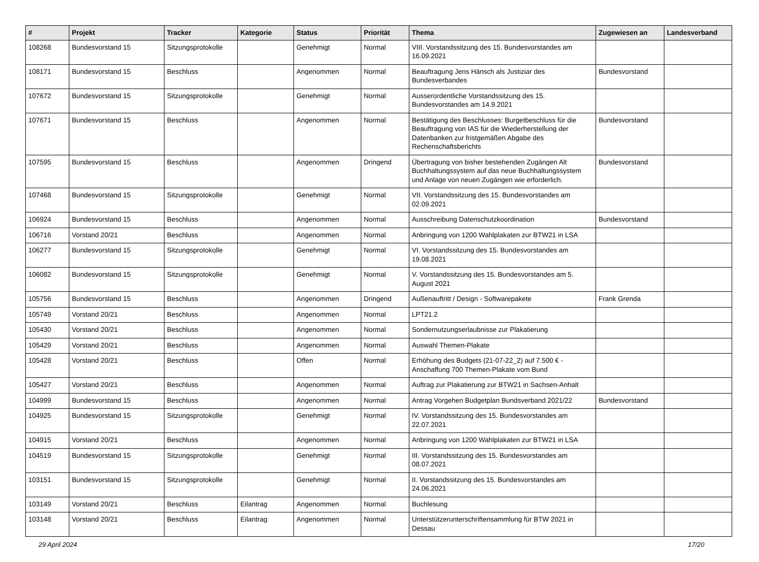| # | Projekt | Tracker | Kategorie | Status | Priorität | Thema | Zugewiesen an | Landesverband |
| --- | --- | --- | --- | --- | --- | --- | --- | --- |
| 108268 | Bundesvorstand 15 | Sitzungsprotokolle | | Genehmigt | Normal | VIII. Vorstandssitzung des 15. Bundesvorstandes am 16.09.2021 | | |
| 108171 | Bundesvorstand 15 | Beschluss | | Angenommen | Normal | Beauftragung Jens Hänsch als Justiziar des Bundesverbandes | Bundesvorstand | |
| 107672 | Bundesvorstand 15 | Sitzungsprotokolle | | Genehmigt | Normal | Ausserordentliche Vorstandssitzung des 15. Bundesvorstandes am 14.9.2021 | | |
| 107671 | Bundesvorstand 15 | Beschluss | | Angenommen | Normal | Bestätigung des Beschlusses: Burgetbeschluss für die Beauftragung von IAS für die Wiederherstellung der Datenbanken zur fristgemäßen Abgabe des Rechenschaftsberichts | Bundesvorstand | |
| 107595 | Bundesvorstand 15 | Beschluss | | Angenommen | Dringend | Übertragung von bisher bestehenden Zugängen Alt Buchhaltungssystem auf das neue Buchhaltungssystem und Anlage von neuen Zugängen wie erforderlich. | Bundesvorstand | |
| 107468 | Bundesvorstand 15 | Sitzungsprotokolle | | Genehmigt | Normal | VII. Vorstandssitzung des 15. Bundesvorstandes am 02.09.2021 | | |
| 106924 | Bundesvorstand 15 | Beschluss | | Angenommen | Normal | Ausschreibung Datenschutzkoordination | Bundesvorstand | |
| 106716 | Vorstand 20/21 | Beschluss | | Angenommen | Normal | Anbringung von 1200 Wahlplakaten zur BTW21 in LSA | | |
| 106277 | Bundesvorstand 15 | Sitzungsprotokolle | | Genehmigt | Normal | VI. Vorstandssitzung des 15. Bundesvorstandes am 19.08.2021 | | |
| 106082 | Bundesvorstand 15 | Sitzungsprotokolle | | Genehmigt | Normal | V. Vorstandssitzung des 15. Bundesvorstandes am 5. August 2021 | | |
| 105756 | Bundesvorstand 15 | Beschluss | | Angenommen | Dringend | Außenauftritt / Design - Softwarepakete | Frank Grenda | |
| 105749 | Vorstand 20/21 | Beschluss | | Angenommen | Normal | LPT21.2 | | |
| 105430 | Vorstand 20/21 | Beschluss | | Angenommen | Normal | Sondernutzungserlaubnisse zur Plakatierung | | |
| 105429 | Vorstand 20/21 | Beschluss | | Angenommen | Normal | Auswahl Themen-Plakate | | |
| 105428 | Vorstand 20/21 | Beschluss | | Offen | Normal | Erhöhung des Budgets (21-07-22_2) auf 7.500 € - Anschaffung 700 Themen-Plakate vom Bund | | |
| 105427 | Vorstand 20/21 | Beschluss | | Angenommen | Normal | Auftrag zur Plakatierung zur BTW21 in Sachsen-Anhalt | | |
| 104999 | Bundesvorstand 15 | Beschluss | | Angenommen | Normal | Antrag Vorgehen Budgetplan Bundsverband 2021/22 | Bundesvorstand | |
| 104925 | Bundesvorstand 15 | Sitzungsprotokolle | | Genehmigt | Normal | IV. Vorstandssitzung des 15. Bundesvorstandes am 22.07.2021 | | |
| 104915 | Vorstand 20/21 | Beschluss | | Angenommen | Normal | Anbringung von 1200 Wahlplakaten zur BTW21 in LSA | | |
| 104519 | Bundesvorstand 15 | Sitzungsprotokolle | | Genehmigt | Normal | III. Vorstandssitzung des 15. Bundesvorstandes am 08.07.2021 | | |
| 103151 | Bundesvorstand 15 | Sitzungsprotokolle | | Genehmigt | Normal | II. Vorstandssitzung des 15. Bundesvorstandes am 24.06.2021 | | |
| 103149 | Vorstand 20/21 | Beschluss | Eilantrag | Angenommen | Normal | Buchlesung | | |
| 103148 | Vorstand 20/21 | Beschluss | Eilantrag | Angenommen | Normal | Unterstützerunterschriftensammlung für BTW 2021 in Dessau | | |
29 April 2024 17/20